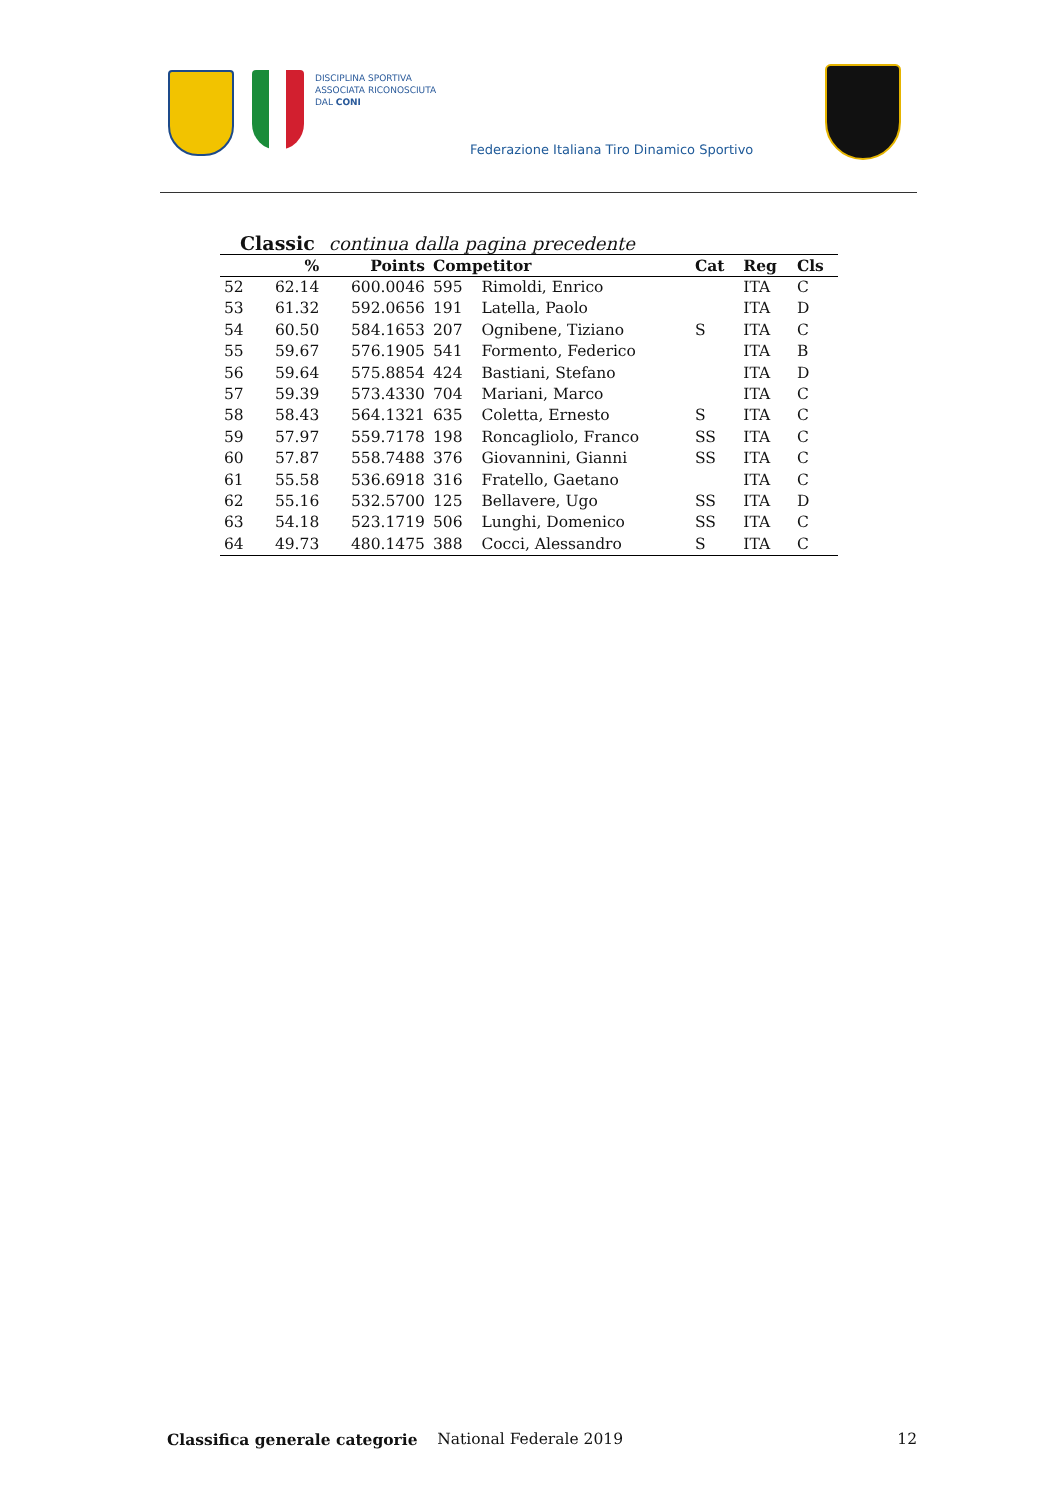DISCIPLINA SPORTIVA
ASSOCIATA RICONOSCIUTA
DAL CONI
Federazione Italiana Tiro Dinamico Sportivo
Classic continua dalla pagina precedente
| | % | Points | Competitor | | Cat | Reg | Cls |
| --- | --- | --- | --- | --- | --- | --- | --- |
| 52 | 62.14 | 600.0046 | 595 | Rimoldi, Enrico | | ITA | C |
| 53 | 61.32 | 592.0656 | 191 | Latella, Paolo | | ITA | D |
| 54 | 60.50 | 584.1653 | 207 | Ognibene, Tiziano | S | ITA | C |
| 55 | 59.67 | 576.1905 | 541 | Formento, Federico | | ITA | B |
| 56 | 59.64 | 575.8854 | 424 | Bastiani, Stefano | | ITA | D |
| 57 | 59.39 | 573.4330 | 704 | Mariani, Marco | | ITA | C |
| 58 | 58.43 | 564.1321 | 635 | Coletta, Ernesto | S | ITA | C |
| 59 | 57.97 | 559.7178 | 198 | Roncagliolo, Franco | SS | ITA | C |
| 60 | 57.87 | 558.7488 | 376 | Giovannini, Gianni | SS | ITA | C |
| 61 | 55.58 | 536.6918 | 316 | Fratello, Gaetano | | ITA | C |
| 62 | 55.16 | 532.5700 | 125 | Bellavere, Ugo | SS | ITA | D |
| 63 | 54.18 | 523.1719 | 506 | Lunghi, Domenico | SS | ITA | C |
| 64 | 49.73 | 480.1475 | 388 | Cocci, Alessandro | S | ITA | C |
Classifica generale categorie National Federale 2019 12